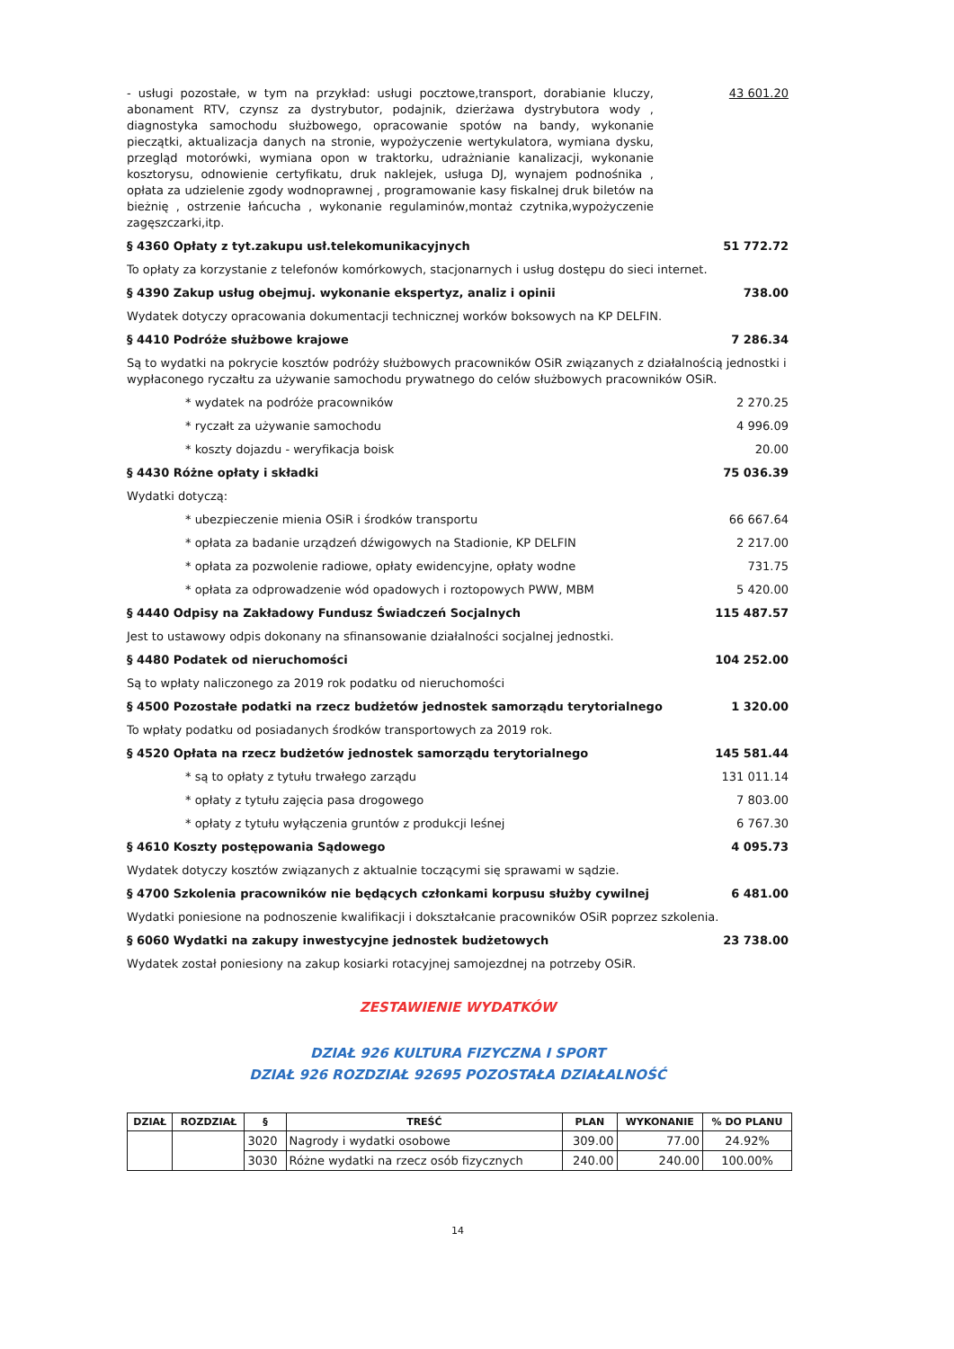- usługi pozostałe, w tym na przykład: usługi pocztowe,transport, dorabianie kluczy, abonament RTV, czynsz za dystrybutor, podajnik, dzierżawa dystrybutora wody , diagnostyka samochodu służbowego, opracowanie spotów na bandy, wykonanie pieczątki, aktualizacja danych na stronie, wypożyczenie wertykulatora, wymiana dysku, przegląd motorówki, wymiana opon w traktorku, udrażnianie kanalizacji, wykonanie kosztorysu, odnowienie certyfikatu, druk naklejek, usługa DJ, wynajem podnośnika , opłata za udzielenie zgody wodnoprawnej , programowanie kasy fiskalnej druk biletów na bieżnię , ostrzenie łańcucha , wykonanie regulaminów,montaż czytnika,wypożyczenie zagęszczarki,itp.
43 601.20
§ 4360 Opłaty z tyt.zakupu usł.telekomunikacyjnych 51 772.72
To opłaty za korzystanie z telefonów komórkowych, stacjonarnych i usług dostępu do sieci internet.
§ 4390 Zakup usług obejmuj. wykonanie ekspertyz, analiz i opinii 738.00
Wydatek dotyczy opracowania dokumentacji technicznej worków boksowych na KP DELFIN.
§ 4410 Podróże służbowe krajowe 7 286.34
Są to wydatki na pokrycie kosztów podróży służbowych pracowników OSiR związanych z działalnością jednostki i wypłaconego ryczałtu za używanie samochodu prywatnego do celów służbowych pracowników OSiR.
* wydatek na podróże pracowników
2 270.25
* ryczałt za używanie samochodu
4 996.09
* koszty dojazdu - weryfikacja boisk
20.00
§ 4430 Różne opłaty i składki 75 036.39
Wydatki dotyczą:
* ubezpieczenie mienia OSiR i środków transportu
66 667.64
* opłata za badanie urządzeń dźwigowych na Stadionie, KP DELFIN
2 217.00
* opłata za pozwolenie radiowe, opłaty ewidencyjne, opłaty wodne
731.75
* opłata za odprowadzenie wód opadowych i roztopowych PWW, MBM
5 420.00
§ 4440 Odpisy na Zakładowy Fundusz Świadczeń Socjalnych 115 487.57
Jest to ustawowy odpis dokonany na sfinansowanie działalności socjalnej jednostki.
§ 4480 Podatek od nieruchomości 104 252.00
Są to wpłaty naliczonego za 2019 rok podatku od nieruchomości
§ 4500 Pozostałe podatki na rzecz budżetów jednostek samorządu terytorialnego 1 320.00
To wpłaty podatku od posiadanych środków transportowych za 2019 rok.
§ 4520 Opłata na rzecz budżetów jednostek samorządu terytorialnego 145 581.44
* są to opłaty z tytułu trwałego zarządu
131 011.14
* opłaty z tytułu zajęcia pasa drogowego
7 803.00
* opłaty z tytułu wyłączenia gruntów z produkcji leśnej
6 767.30
§ 4610 Koszty postępowania Sądowego 4 095.73
Wydatek dotyczy kosztów związanych z aktualnie toczącymi się sprawami w sądzie.
§ 4700 Szkolenia pracowników nie będących członkami korpusu służby cywilnej 6 481.00
Wydatki poniesione na podnoszenie kwalifikacji i dokształcanie pracowników OSiR poprzez szkolenia.
§ 6060 Wydatki na zakupy inwestycyjne jednostek budżetowych 23 738.00
Wydatek został poniesiony na zakup kosiarki rotacyjnej samojezdnej na potrzeby OSiR.
ZESTAWIENIE WYDATKÓW
DZIAŁ 926 KULTURA FIZYCZNA I SPORT
DZIAŁ 926 ROZDZIAŁ 92695 POZOSTAŁA DZIAŁALNOŚĆ
| DZIAŁ | ROZDZIAŁ | § | TREŚĆ | PLAN | WYKONANIE | % DO PLANU |
| --- | --- | --- | --- | --- | --- | --- |
| | | 3020 | Nagrody i wydatki osobowe | 309.00 | 77.00 | 24.92% |
| | | 3030 | Różne wydatki na rzecz osób fizycznych | 240.00 | 240.00 | 100.00% |
14